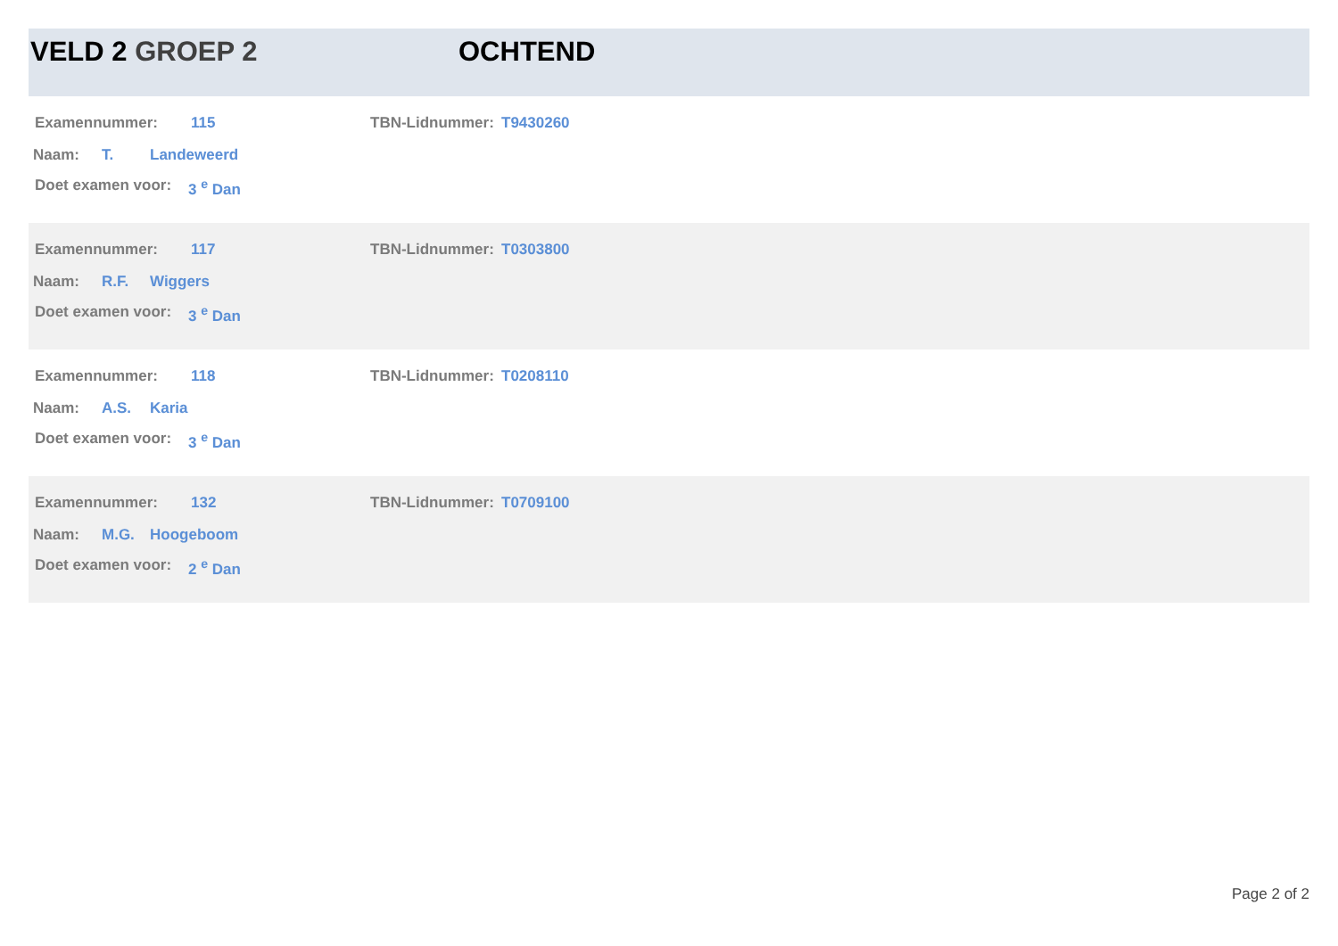VELD 2 GROEP 2 OCHTEND
Examennummer: 115 TBN-Lidnummer: T9430260
Naam: T. Landeweerd
Doet examen voor: 3 <sup>e</sup> Dan
Examennummer: 117 TBN-Lidnummer: T0303800
Naam: R.F. Wiggers
Doet examen voor: 3 <sup>e</sup> Dan
Examennummer: 118 TBN-Lidnummer: T0208110
Naam: A.S. Karia
Doet examen voor: 3 <sup>e</sup> Dan
Examennummer: 132 TBN-Lidnummer: T0709100
Naam: M.G. Hoogeboom
Doet examen voor: 2 <sup>e</sup> Dan
Page 2 of 2